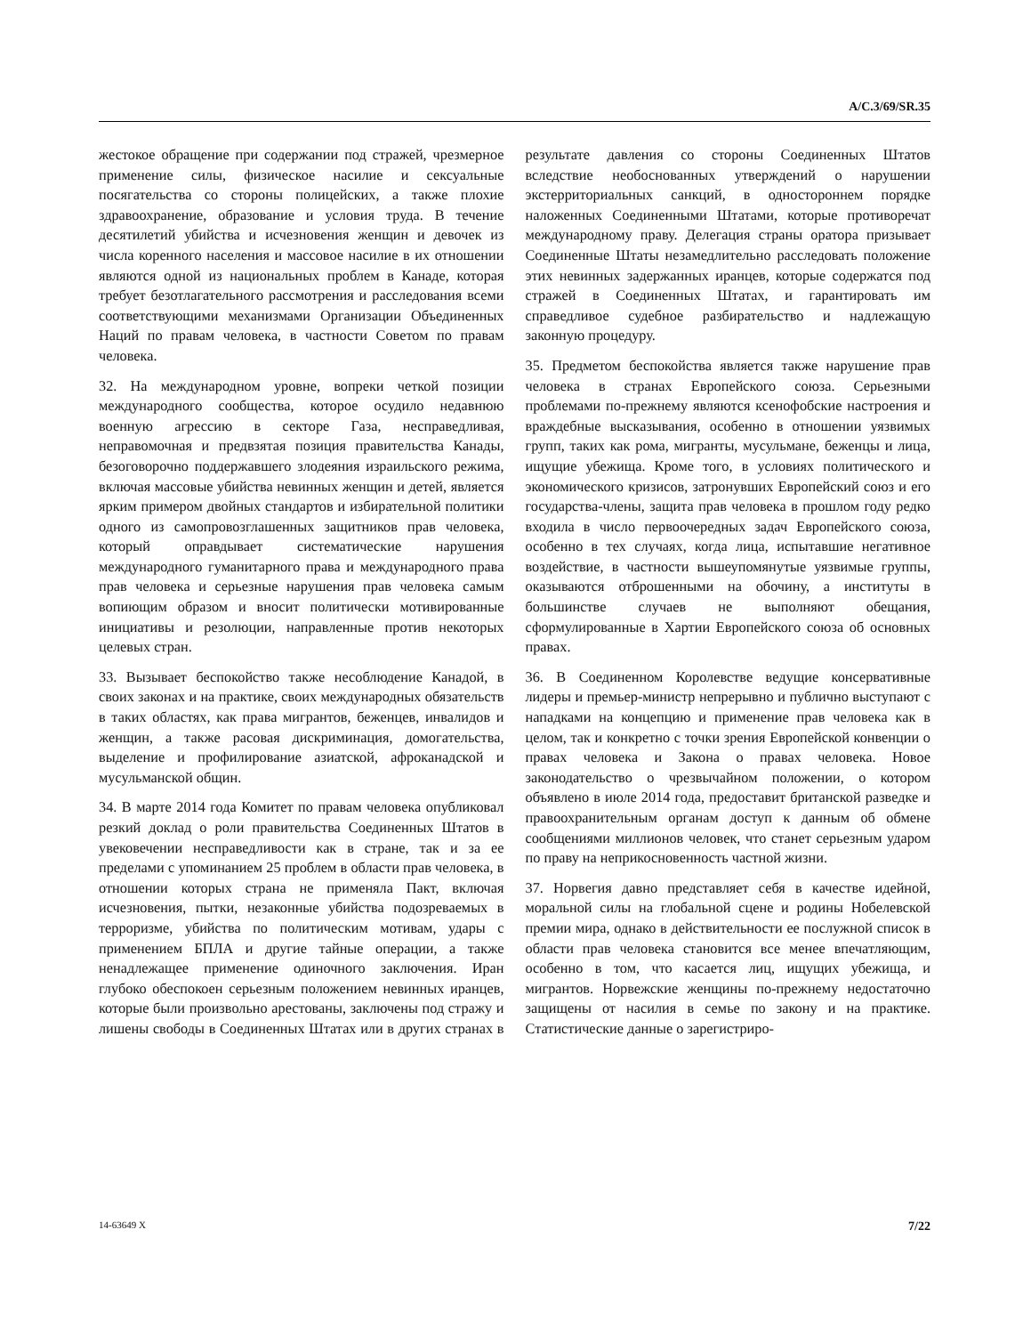A/C.3/69/SR.35
жестокое обращение при содержании под стражей, чрезмерное применение силы, физическое насилие и сексуальные посягательства со стороны полицейских, а также плохие здравоохранение, образование и условия труда. В течение десятилетий убийства и исчезновения женщин и девочек из числа коренного населения и массовое насилие в их отношении являются одной из национальных проблем в Канаде, которая требует безотлагательного рассмотрения и расследования всеми соответствующими механизмами Организации Объединенных Наций по правам человека, в частности Советом по правам человека.
32. На международном уровне, вопреки четкой позиции международного сообщества, которое осудило недавнюю военную агрессию в секторе Газа, несправедливая, неправомочная и предвзятая позиция правительства Канады, безоговорочно поддержавшего злодеяния израильского режима, включая массовые убийства невинных женщин и детей, является ярким примером двойных стандартов и избирательной политики одного из самопровозглашенных защитников прав человека, который оправдывает систематические нарушения международного гуманитарного права и международного права прав человека и серьезные нарушения прав человека самым вопиющим образом и вносит политически мотивированные инициативы и резолюции, направленные против некоторых целевых стран.
33. Вызывает беспокойство также несоблюдение Канадой, в своих законах и на практике, своих международных обязательств в таких областях, как права мигрантов, беженцев, инвалидов и женщин, а также расовая дискриминация, домогательства, выделение и профилирование азиатской, афроканадской и мусульманской общин.
34. В марте 2014 года Комитет по правам человека опубликовал резкий доклад о роли правительства Соединенных Штатов в увековечении несправедливости как в стране, так и за ее пределами с упоминанием 25 проблем в области прав человека, в отношении которых страна не применяла Пакт, включая исчезновения, пытки, незаконные убийства подозреваемых в терроризме, убийства по политическим мотивам, удары с применением БПЛА и другие тайные операции, а также ненадлежащее применение одиночного заключения. Иран глубоко обеспокоен серьезным положением невинных иранцев, которые были произвольно арестованы, заключены под стражу и лишены свободы в Соединенных Штатах или в других странах в результате давления со стороны Соединенных Штатов вследствие необоснованных утверждений о нарушении экстерриториальных санкций, в одностороннем порядке наложенных Соединенными Штатами, которые противоречат международному праву. Делегация страны оратора призывает Соединенные Штаты незамедлительно расследовать положение этих невинных задержанных иранцев, которые содержатся под стражей в Соединенных Штатах, и гарантировать им справедливое судебное разбирательство и надлежащую законную процедуру.
35. Предметом беспокойства является также нарушение прав человека в странах Европейского союза. Серьезными проблемами по-прежнему являются ксенофобские настроения и враждебные высказывания, особенно в отношении уязвимых групп, таких как рома, мигранты, мусульмане, беженцы и лица, ищущие убежища. Кроме того, в условиях политического и экономического кризисов, затронувших Европейский союз и его государства-члены, защита прав человека в прошлом году редко входила в число первоочередных задач Европейского союза, особенно в тех случаях, когда лица, испытавшие негативное воздействие, в частности вышеупомянутые уязвимые группы, оказываются отброшенными на обочину, а институты в большинстве случаев не выполняют обещания, сформулированные в Хартии Европейского союза об основных правах.
36. В Соединенном Королевстве ведущие консервативные лидеры и премьер-министр непрерывно и публично выступают с нападками на концепцию и применение прав человека как в целом, так и конкретно с точки зрения Европейской конвенции о правах человека и Закона о правах человека. Новое законодательство о чрезвычайном положении, о котором объявлено в июле 2014 года, предоставит британской разведке и правоохранительным органам доступ к данным об обмене сообщениями миллионов человек, что станет серьезным ударом по праву на неприкосновенность частной жизни.
37. Норвегия давно представляет себя в качестве идейной, моральной силы на глобальной сцене и родины Нобелевской премии мира, однако в действительности ее послужной список в области прав человека становится все менее впечатляющим, особенно в том, что касается лиц, ищущих убежища, и мигрантов. Норвежские женщины по-прежнему недостаточно защищены от насилия в семье по закону и на практике. Статистические данные о зарегистриро-
14-63649 X 7/22